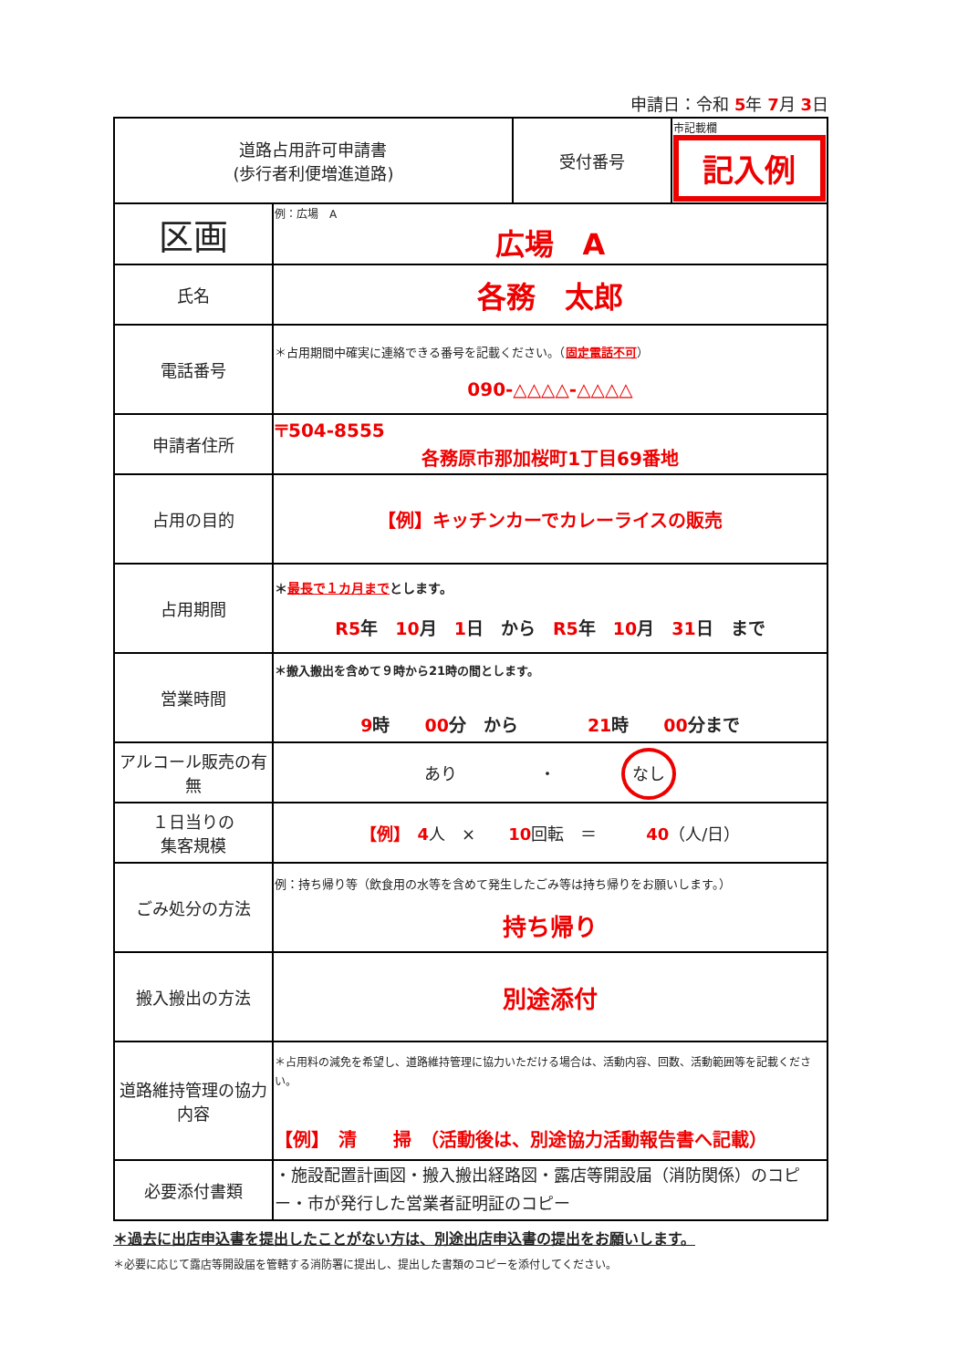申請日：令和 5年 7月 3日
| 道路占用許可申請書 (歩行者利便増進道路) | | 受付番号 | 市記載欄 記入例 |
| 区画 | 例：広場 A 広場 A | | |
| 氏名 | 各務 太郎 | | |
| 電話番号 | ＊占用期間中確実に連絡できる番号を記載ください。（ 固定電話不可 ） 090-△△△△-△△△△ | | |
| 申請者住所 | 〒504-8555 各務原市那加桜町1丁目69番地 | | |
| 占用の目的 | 【例】キッチンカーでカレーライスの販売 | | |
| 占用期間 | ＊ 最長で１カ月まで とします。 R5 年 10 月 1 日 から R5 年 10 月 31 日 まで | | |
| 営業時間 | ＊搬入搬出を含めて９時から21時の間とします。 9 時 00 分 から 21 時 00 分まで | | |
| アルコール販売の有無 | あり ・ なし | | |
| １日当りの 集客規模 | 【例】 4 人 × 10 回転 ＝ 40 （人/日） | | |
| ごみ処分の方法 | 例：持ち帰り等（飲食用の水等を含めて発生したごみ等は持ち帰りをお願いします。） 持ち帰り | | |
| 搬入搬出の方法 | 別途添付 | | |
| 道路維持管理の協力内容 | ＊占用料の減免を希望し、道路維持管理に協力いただける場合は、活動内容、回数、活動範囲等を記載ください。 【例】 清 掃 （活動後は、別途協力活動報告書へ記載） | | |
| 必要添付書類 | ・施設配置計画図・搬入搬出経路図・露店等開設届（消防関係）のコピー・市が発行した営業者証明証のコピー | | |
＊過去に出店申込書を提出したことがない方は、別途出店申込書の提出をお願いします。
＊必要に応じて露店等開設届を管轄する消防署に提出し、提出した書類のコピーを添付してください。